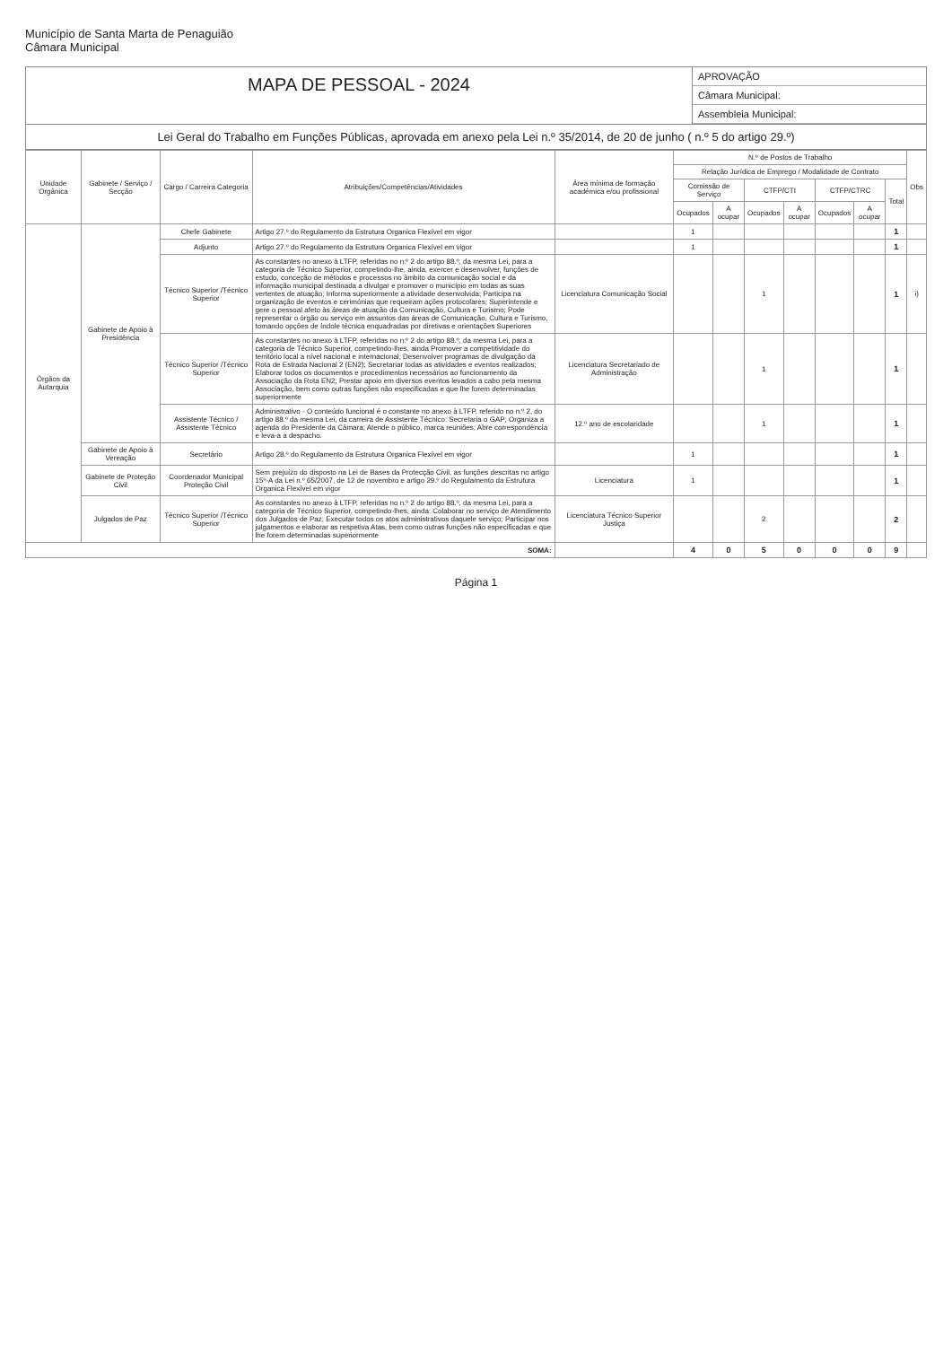Município de Santa Marta de Penaguião
Câmara Municipal
MAPA DE PESSOAL - 2024
APROVAÇÃO
Câmara Municipal:
Assembleia Municipal:
Lei Geral do Trabalho em Funções Públicas, aprovada em anexo pela Lei n.º 35/2014, de 20 de junho ( n.º 5 do artigo 29.º)
| Unidade Orgânica | Gabinete / Serviço / Secção | Cargo / Carreira Categoria | Atribuições/Competências/Atividades | Área mínima de formação académica e/ou profissional | N.º de Postos de Trabalho | | | | | | | Obs |
| --- | --- | --- | --- | --- | --- | --- | --- | --- | --- | --- | --- | --- |
| | | | | | Relação Jurídica de Emprego / Modalidade de Contrato | | | | | | | |
| | | | | | Comissão de Serviço | | CTFP/CTI | | CTFP/CTRC | | Total | |
| | | | | | Ocupados | A ocupar | Ocupados | A ocupar | Ocupados | A ocupar | | |
| Órgãos da Autarquia | Gabinete de Apoio à Presidência | Chefe Gabinete | Artigo 27.º do Regulamento da Estrutura Organica Flexível em vigor | | 1 | | | | | | 1 | |
| | | Adjunto | Artigo 27.º do Regulamento da Estrutura Organica Flexível em vigor | | 1 | | | | | | 1 | |
| | | Técnico Superior /Técnico Superior | As constantes no anexo à LTFP, referidas no n.º 2 do artigo 88.º, da mesma Lei, para a categoria de Técnico Superior, competindo-lhe, ainda, exercer e desenvolver, funções de estudo, conceção de métodos e processos no âmbito da comunicação social e da informação municipal destinada a divulgar e promover o município em todas as suas vertentes de atuação; Informa superiormente a atividade desenvolvida; Participa na organização de eventos e cerimónias que requeiram ações protocolares; Superintende e gere o pessoal afeto às áreas de atuação da Comunicação, Cultura e Turismo; Pode representar o órgão ou serviço em assuntos das áreas de Comunicação, Cultura e Turismo, tomando opções de índole técnica enquadradas por diretivas e orientações Superiores | Licenciatura Comunicação Social | | | 1 | | | | 1 | i) |
| | | Técnico Superior /Técnico Superior | As constantes no anexo à LTFP, referidas no n.º 2 do artigo 88.º, da mesma Lei, para a categoria de Técnico Superior, competindo-lhes, ainda Promover a competitividade do território local a nível nacional e internacional; Desenvolver programas de divulgação da Rota de Estrada Nacional 2 (EN2); Secretariar todas as atividades e eventos realizados; Elaborar todos os documentos e procedimentos necessários ao funcionamento da Associação da Rota EN2; Prestar apoio em diversos eventos levados a cabo pela mesma Associação, bem como outras funções não especificadas e que lhe forem determinadas superiormente | Licenciatura Secretariado de Administração | | | 1 | | | | 1 | |
| | | Assistente Técnico / Assistente Técnico | Administrativo - O conteúdo funcional é o constante no anexo à LTFP, referido no n.º 2, do artigo 88.º da mesma Lei, da carreira de Assistente Técnico: Secretaria o GAP; Organiza a agenda do Presidente da Câmara; Atende o público, marca reuniões; Abre correspondência e leva-a a despacho. | 12.º ano de escolaridade | | | 1 | | | | 1 | |
| | Gabinete de Apoio à Vereação | Secretário | Artigo 28.º do Regulamento da Estrutura Organica Flexível em vigor | | 1 | | | | | | 1 | |
| | Gabinete de Proteção Civil | Coordenador Municipal Proteção Civil | Sem prejuízo do disposto na Lei de Bases da Protecção Civil, as funções descritas no artigo 15º-A da Lei n.º 65/2007, de 12 de novembro e artigo 29.º do Regulamento da Estrutura Organica Flexível em vigor | Licenciatura | 1 | | | | | | 1 | |
| | Julgados de Paz | Técnico Superior /Técnico Superior | As constantes no anexo à LTFP, referidas no n.º 2 do artigo 88.º, da mesma Lei, para a categoria de Técnico Superior, competindo-lhes, ainda: Colaborar no serviço de Atendimento dos Julgados de Paz; Executar todos os atos administrativos daquele serviço; Participar nos julgamentos e elaborar as respetiva Atas, bem como outras funções não especificadas e que lhe forem determinadas superiormente | Licenciatura Técnico Superior Justiça | | | 2 | | | | 2 | |
| SOMA: | | | | | 4 | 0 | 5 | 0 | 0 | 0 | 9 | |
Página 1